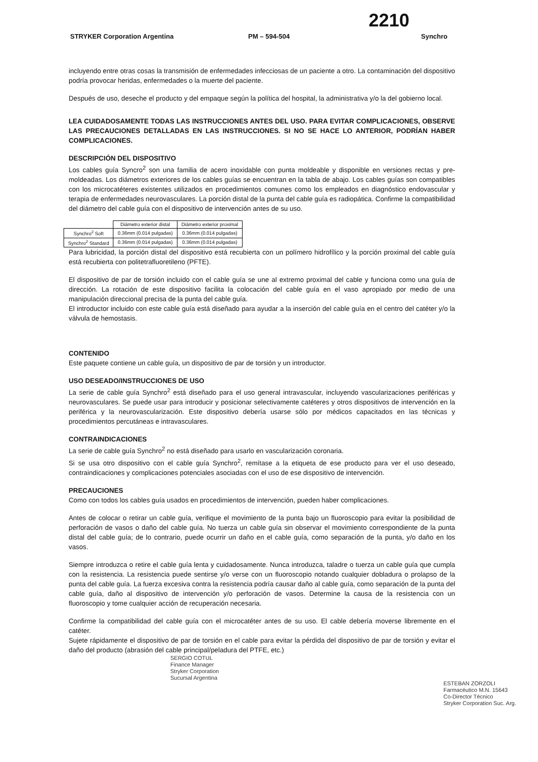2210
STRYKER Corporation Argentina PM – 594-504 Synchro
incluyendo entre otras cosas la transmisión de enfermedades infecciosas de un paciente a otro. La contaminación del dispositivo podría provocar heridas, enfermedades o la muerte del paciente.
Después de uso, deseche el producto y del empaque según la política del hospital, la administrativa y/o la del gobierno local.
LEA CUIDADOSAMENTE TODAS LAS INSTRUCCIONES ANTES DEL USO. PARA EVITAR COMPLICACIONES, OBSERVE LAS PRECAUCIONES DETALLADAS EN LAS INSTRUCCIONES. SI NO SE HACE LO ANTERIOR, PODRÍAN HABER COMPLICACIONES.
DESCRIPCIÓN DEL DISPOSITIVO
Los cables guía Syncro<sup>2</sup> son una familia de acero inoxidable con punta moldeable y disponible en versiones rectas y pre-moldeadas. Los diámetros exteriores de los cables guías se encuentran en la tabla de abajo. Los cables guías son compatibles con los microcatéteres existentes utilizados en procedimientos comunes como los empleados en diagnóstico endovascular y terapia de enfermedades neurovasculares. La porción distal de la punta del cable guía es radiopática. Confirme la compatibilidad del diámetro del cable guía con el dispositivo de intervención antes de su uso.
| | Diámetro exterior distal | Diámetro exterior proximal |
| --- | --- | --- |
| Synchro<sup>2</sup> Soft | 0.36mm (0.014 pulgadas) | 0.36mm (0.014 pulgadas) |
| Synchro<sup>2</sup> Standard | 0.36mm (0.014 pulgadas) | 0.36mm (0.014 pulgadas) |
Para lubricidad, la porción distal del dispositivo está recubierta con un polímero hidrofílico y la porción proximal del cable guía está recubierta con politetrafluoretileno (PFTE).
El dispositivo de par de torsión incluido con el cable guía se une al extremo proximal del cable y funciona como una guía de dirección. La rotación de este dispositivo facilita la colocación del cable guía en el vaso apropiado por medio de una manipulación direccional precisa de la punta del cable guía.
El introductor incluido con este cable guía está diseñado para ayudar a la inserción del cable guía en el centro del catéter y/o la válvula de hemostasis.
CONTENIDO
Este paquete contiene un cable guía, un dispositivo de par de torsión y un introductor.
USO DESEADO/INSTRUCCIONES DE USO
La serie de cable guía Synchro<sup>2</sup> está diseñado para el uso general intravascular, incluyendo vascularizaciones periféricas y neurovasculares. Se puede usar para introducir y posicionar selectivamente catéteres y otros dispositivos de intervención en la periférica y la neurovascularización. Este dispositivo debería usarse sólo por médicos capacitados en las técnicas y procedimientos percutáneas e intravasculares.
CONTRAINDICACIONES
La serie de cable guía Synchro<sup>2</sup> no está diseñado para usarlo en vascularización coronaria.
Si se usa otro dispositivo con el cable guía Synchro<sup>2</sup>, remítase a la etiqueta de ese producto para ver el uso deseado, contraindicaciones y complicaciones potenciales asociadas con el uso de ese dispositivo de intervención.
PRECAUCIONES
Como con todos los cables guía usados en procedimientos de intervención, pueden haber complicaciones.
Antes de colocar o retirar un cable guía, verifique el movimiento de la punta bajo un fluoroscopio para evitar la posibilidad de perforación de vasos o daño del cable guía. No tuerza un cable guía sin observar el movimiento correspondiente de la punta distal del cable guía; de lo contrario, puede ocurrir un daño en el cable guía, como separación de la punta, y/o daño en los vasos.
Siempre introduzca o retire el cable guía lenta y cuidadosamente. Nunca introduzca, taladre o tuerza un cable guía que cumpla con la resistencia. La resistencia puede sentirse y/o verse con un fluoroscopio notando cualquier dobladura o prolapso de la punta del cable guía. La fuerza excesiva contra la resistencia podría causar daño al cable guía, como separación de la punta del cable guía, daño al dispositivo de intervención y/o perforación de vasos. Determine la causa de la resistencia con un fluoroscopio y tome cualquier acción de recuperación necesaria.
Confirme la compatibilidad del cable guía con el microcatéter antes de su uso. El cable debería moverse libremente en el catéter.
Sujete rápidamente el dispositivo de par de torsión en el cable para evitar la pérdida del dispositivo de par de torsión y evitar el daño del producto (abrasión del cable principal/peladura del PTFE, etc.)
SERGIO COTUL
Finance Manager
Stryker Corporation
Sucursal Argentina
ESTEBAN ZORZOLI
Farmacéutico M.N. 15643
Co-Director Técnico
Stryker Corporation Suc. Arg.